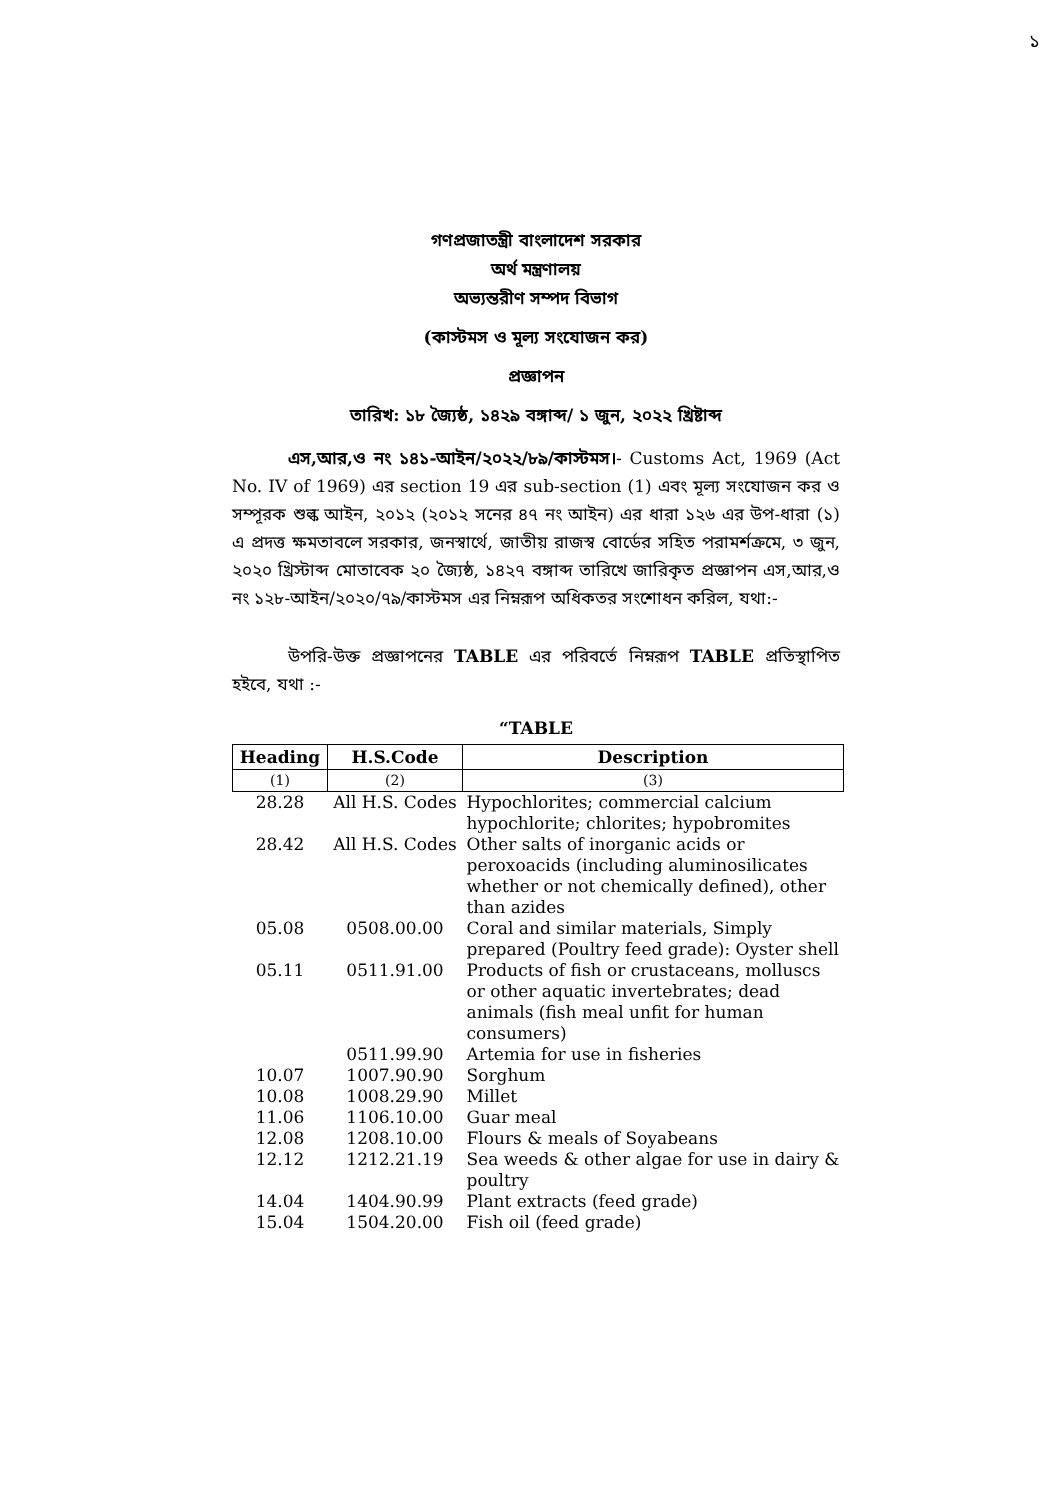১
গণপ্রজাতন্ত্রী বাংলাদেশ সরকার
অর্থ মন্ত্রণালয়
অভ্যন্তরীণ সম্পদ বিভাগ
(কাস্টমস ও মূল্য সংযোজন কর)
প্রজ্ঞাপন
তারিখ: ১৮ জ্যৈষ্ঠ, ১৪২৯ বঙ্গাব্দ/ ১ জুন, ২০২২ খ্রিষ্টাব্দ
এস,আর,ও নং ১৪১-আইন/২০২২/৮৯/কাস্টমস।- Customs Act, 1969 (Act No. IV of 1969) এর section 19 এর sub-section (1) এবং মূল্য সংযোজন কর ও সম্পূরক শুল্ক আইন, ২০১২ (২০১২ সনের ৪৭ নং আইন) এর ধারা ১২৬ এর উপ-ধারা (১) এ প্রদত্ত ক্ষমতাবলে সরকার, জনস্বার্থে, জাতীয় রাজস্ব বোর্ডের সহিত পরামর্শক্রমে, ৩ জুন, ২০২০ খ্রিস্টাব্দ মোতাবেক ২০ জ্যৈষ্ঠ, ১৪২৭ বঙ্গাব্দ তারিখে জারিকৃত প্রজ্ঞাপন এস,আর,ও নং ১২৮-আইন/২০২০/৭৯/কাস্টমস এর নিম্নরূপ অধিকতর সংশোধন করিল, যথা:-
উপরি-উক্ত প্রজ্ঞাপনের TABLE এর পরিবর্তে নিম্নরূপ TABLE প্রতিস্থাপিত হইবে, যথা :-
“TABLE
| Heading | H.S.Code | Description |
| --- | --- | --- |
| (1) | (2) | (3) |
| 28.28 | All H.S. Codes | Hypochlorites; commercial calcium hypochlorite; chlorites; hypobromites |
| 28.42 | All H.S. Codes | Other salts of inorganic acids or peroxoacids (including aluminosilicates whether or not chemically defined), other than azides |
| 05.08 | 0508.00.00 | Coral and similar materials, Simply prepared (Poultry feed grade): Oyster shell |
| 05.11 | 0511.91.00 | Products of fish or crustaceans, molluscs or other aquatic invertebrates; dead animals (fish meal unfit for human consumers) |
| | 0511.99.90 | Artemia for use in fisheries |
| 10.07 | 1007.90.90 | Sorghum |
| 10.08 | 1008.29.90 | Millet |
| 11.06 | 1106.10.00 | Guar meal |
| 12.08 | 1208.10.00 | Flours & meals of Soyabeans |
| 12.12 | 1212.21.19 | Sea weeds & other algae for use in dairy & poultry |
| 14.04 | 1404.90.99 | Plant extracts (feed grade) |
| 15.04 | 1504.20.00 | Fish oil (feed grade) |